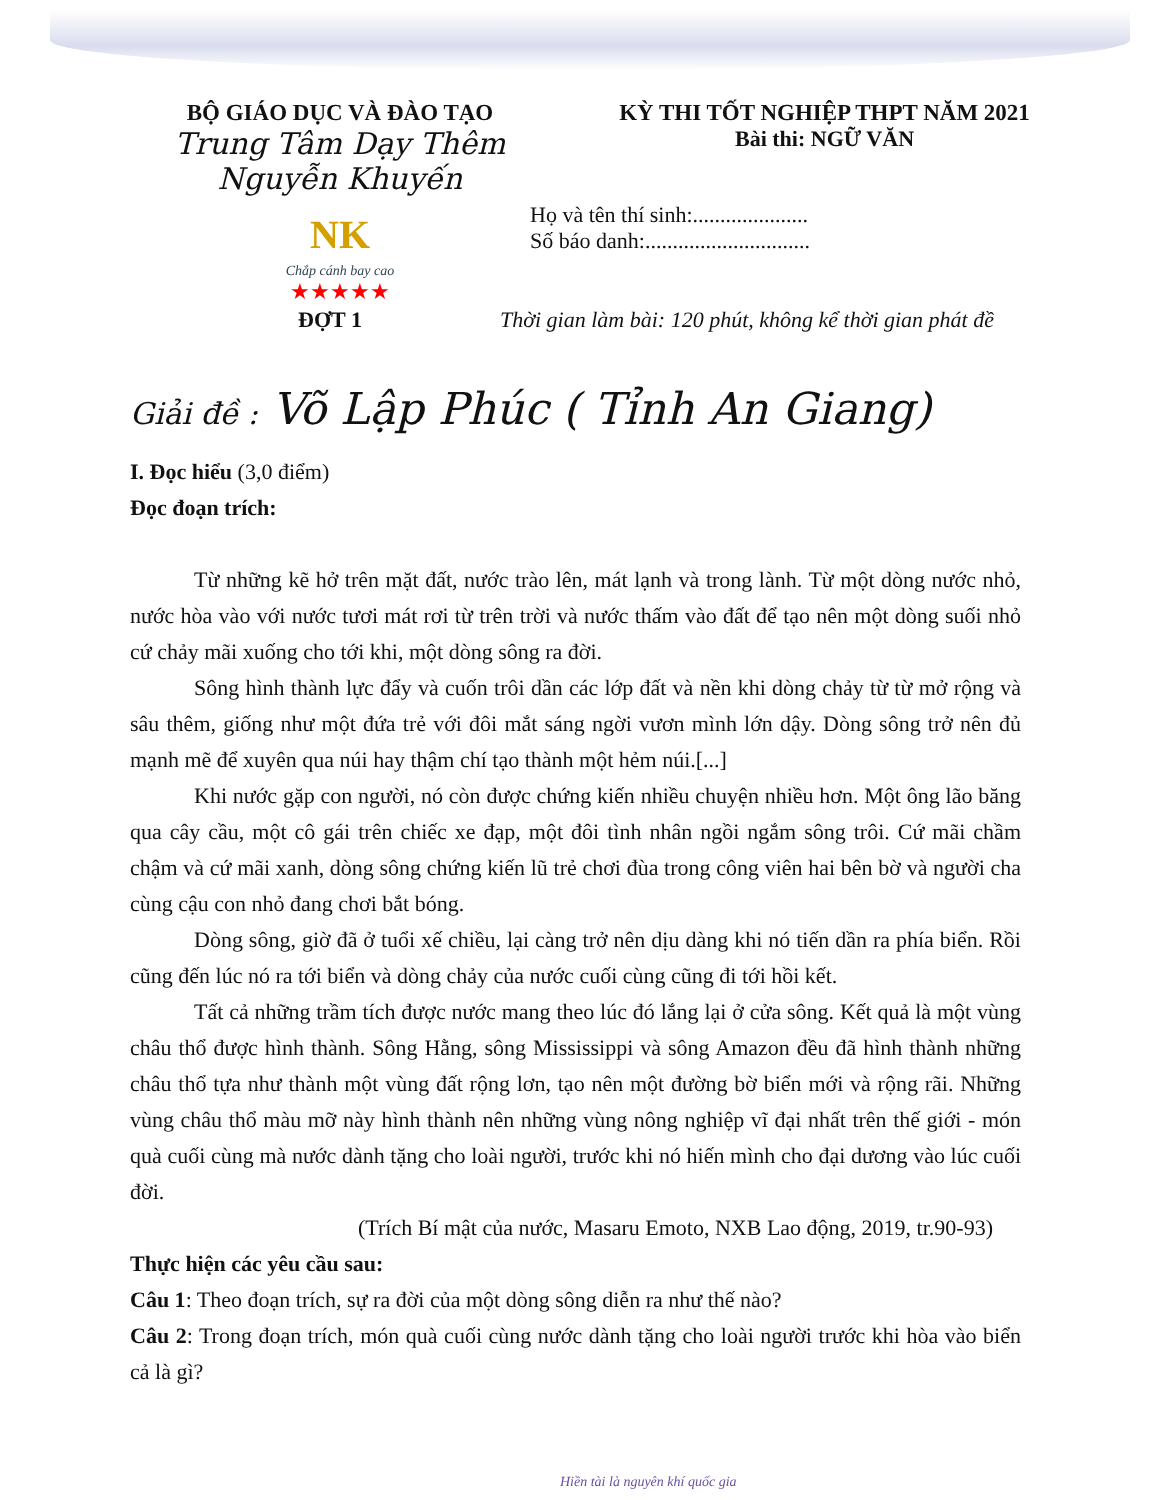BỘ GIÁO DỤC VÀ ĐÀO TẠO
Trung Tâm Dạy Thêm Nguyễn Khuyến
NK
Chắp cánh bay cao
★★★★★
KỲ THI TỐT NGHIỆP THPT NĂM 2021
Bài thi: NGỮ VĂN
Họ và tên thí sinh:.....................
Số báo danh:..............................
ĐỢT 1 Thời gian làm bài: 120 phút, không kể thời gian phát đề
Giải đề : Võ Lập Phúc ( Tỉnh An Giang)
I. Đọc hiểu (3,0 điểm)
Đọc đoạn trích:
Từ những kẽ hở trên mặt đất, nước trào lên, mát lạnh và trong lành. Từ một dòng nước nhỏ, nước hòa vào với nước tươi mát rơi từ trên trời và nước thấm vào đất để tạo nên một dòng suối nhỏ cứ chảy mãi xuống cho tới khi, một dòng sông ra đời.
Sông hình thành lực đẩy và cuốn trôi dần các lớp đất và nền khi dòng chảy từ từ mở rộng và sâu thêm, giống như một đứa trẻ với đôi mắt sáng ngời vươn mình lớn dậy. Dòng sông trở nên đủ mạnh mẽ để xuyên qua núi hay thậm chí tạo thành một hẻm núi.[...]
Khi nước gặp con người, nó còn được chứng kiến nhiều chuyện nhiều hơn. Một ông lão băng qua cây cầu, một cô gái trên chiếc xe đạp, một đôi tình nhân ngồi ngắm sông trôi. Cứ mãi chầm chậm và cứ mãi xanh, dòng sông chứng kiến lũ trẻ chơi đùa trong công viên hai bên bờ và người cha cùng cậu con nhỏ đang chơi bắt bóng.
Dòng sông, giờ đã ở tuổi xế chiều, lại càng trở nên dịu dàng khi nó tiến dần ra phía biển. Rồi cũng đến lúc nó ra tới biển và dòng chảy của nước cuối cùng cũng đi tới hồi kết.
Tất cả những trầm tích được nước mang theo lúc đó lắng lại ở cửa sông. Kết quả là một vùng châu thổ được hình thành. Sông Hằng, sông Mississippi và sông Amazon đều đã hình thành những châu thổ tựa như thành một vùng đất rộng lơn, tạo nên một đường bờ biển mới và rộng rãi. Những vùng châu thổ màu mỡ này hình thành nên những vùng nông nghiệp vĩ đại nhất trên thế giới - món quà cuối cùng mà nước dành tặng cho loài người, trước khi nó hiến mình cho đại dương vào lúc cuối đời.
(Trích Bí mật của nước, Masaru Emoto, NXB Lao động, 2019, tr.90-93)
Thực hiện các yêu cầu sau:
Câu 1: Theo đoạn trích, sự ra đời của một dòng sông diễn ra như thế nào?
Câu 2: Trong đoạn trích, món quà cuối cùng nước dành tặng cho loài người trước khi hòa vào biển cả là gì?
Hiền tài là nguyên khí quốc gia